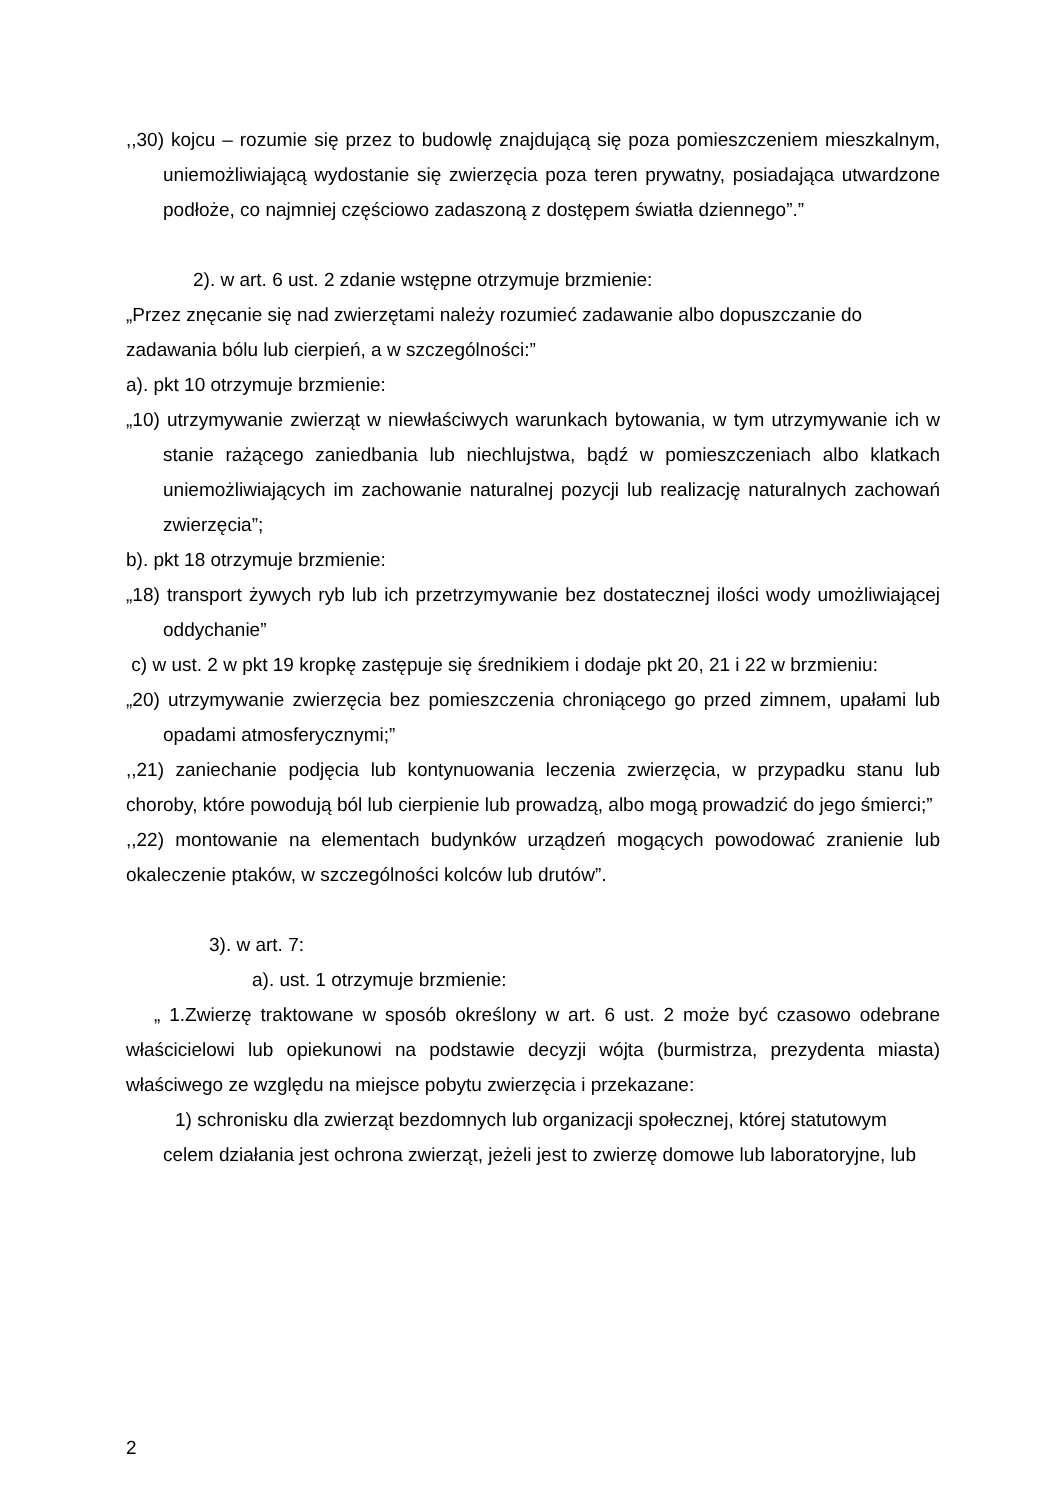,,30) kojcu – rozumie się przez to budowlę znajdującą się poza pomieszczeniem mieszkalnym, uniemożliwiającą wydostanie się zwierzęcia poza teren prywatny, posiadająca utwardzone podłoże, co najmniej częściowo zadaszoną z dostępem światła dziennego”.”
2). w art. 6 ust. 2 zdanie wstępne otrzymuje brzmienie:
„Przez znęcanie się nad zwierzętami należy rozumieć zadawanie albo dopuszczanie do zadawania bólu lub cierpień, a w szczególności:”
a). pkt 10 otrzymuje brzmienie:
„10) utrzymywanie zwierząt w niewłaściwych warunkach bytowania, w tym utrzymywanie ich w stanie rażącego zaniedbania lub niechlujstwa, bądź w pomieszczeniach albo klatkach uniemożliwiających im zachowanie naturalnej pozycji lub realizację naturalnych zachowań zwierzęcia”;
b). pkt 18 otrzymuje brzmienie:
„18) transport żywych ryb lub ich przetrzymywanie bez dostatecznej ilości wody umożliwiającej oddychanie”
c) w ust. 2 w pkt 19 kropkę zastępuje się średnikiem i dodaje pkt 20, 21 i 22 w brzmieniu:
„20) utrzymywanie zwierzęcia bez pomieszczenia chroniącego go przed zimnem, upałami lub opadami atmosferycznymi;”
,,21) zaniechanie podjęcia lub kontynuowania leczenia zwierzęcia, w przypadku stanu lub choroby, które powodują ból lub cierpienie lub prowadzą, albo mogą prowadzić do jego śmierci;”
,,22) montowanie na elementach budynków urządzeń mogących powodować zranienie lub okaleczenie ptaków, w szczególności kolców lub drutów”.
3). w art. 7:
a). ust. 1 otrzymuje brzmienie:
„ 1.Zwierzę traktowane w sposób określony w art. 6 ust. 2 może być czasowo odebrane właścicielowi lub opiekunowi na podstawie decyzji wójta (burmistrza, prezydenta miasta) właściwego ze względu na miejsce pobytu zwierzęcia i przekazane:
1) schronisku dla zwierząt bezdomnych lub organizacji społecznej, której statutowym celem działania jest ochrona zwierząt, jeżeli jest to zwierzę domowe lub laboratoryjne, lub
2